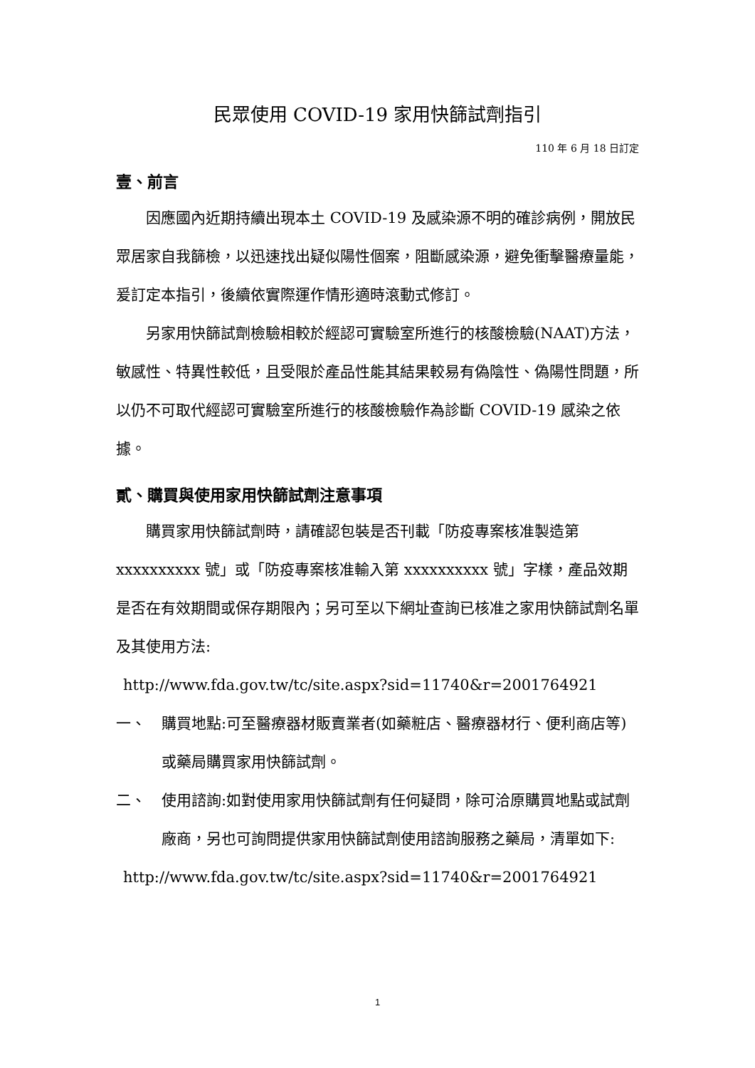民眾使用 COVID-19 家用快篩試劑指引
110 年 6 月 18 日訂定
壹、前言
因應國內近期持續出現本土 COVID-19 及感染源不明的確診病例，開放民眾居家自我篩檢，以迅速找出疑似陽性個案，阻斷感染源，避免衝擊醫療量能，爰訂定本指引，後續依實際運作情形適時滾動式修訂。
另家用快篩試劑檢驗相較於經認可實驗室所進行的核酸檢驗(NAAT)方法，敏感性、特異性較低，且受限於產品性能其結果較易有偽陰性、偽陽性問題，所以仍不可取代經認可實驗室所進行的核酸檢驗作為診斷 COVID-19 感染之依據。
貳、購買與使用家用快篩試劑注意事項
購買家用快篩試劑時，請確認包裝是否刊載「防疫專案核准製造第 xxxxxxxxxx 號」或「防疫專案核准輸入第 xxxxxxxxxx 號」字樣，產品效期是否在有效期間或保存期限內；另可至以下網址查詢已核准之家用快篩試劑名單及其使用方法:
http://www.fda.gov.tw/tc/site.aspx?sid=11740&r=2001764921
一、 購買地點:可至醫療器材販賣業者(如藥粧店、醫療器材行、便利商店等)或藥局購買家用快篩試劑。
二、 使用諮詢:如對使用家用快篩試劑有任何疑問，除可洽原購買地點或試劑廠商，另也可詢問提供家用快篩試劑使用諮詢服務之藥局，清單如下:
http://www.fda.gov.tw/tc/site.aspx?sid=11740&r=2001764921
1